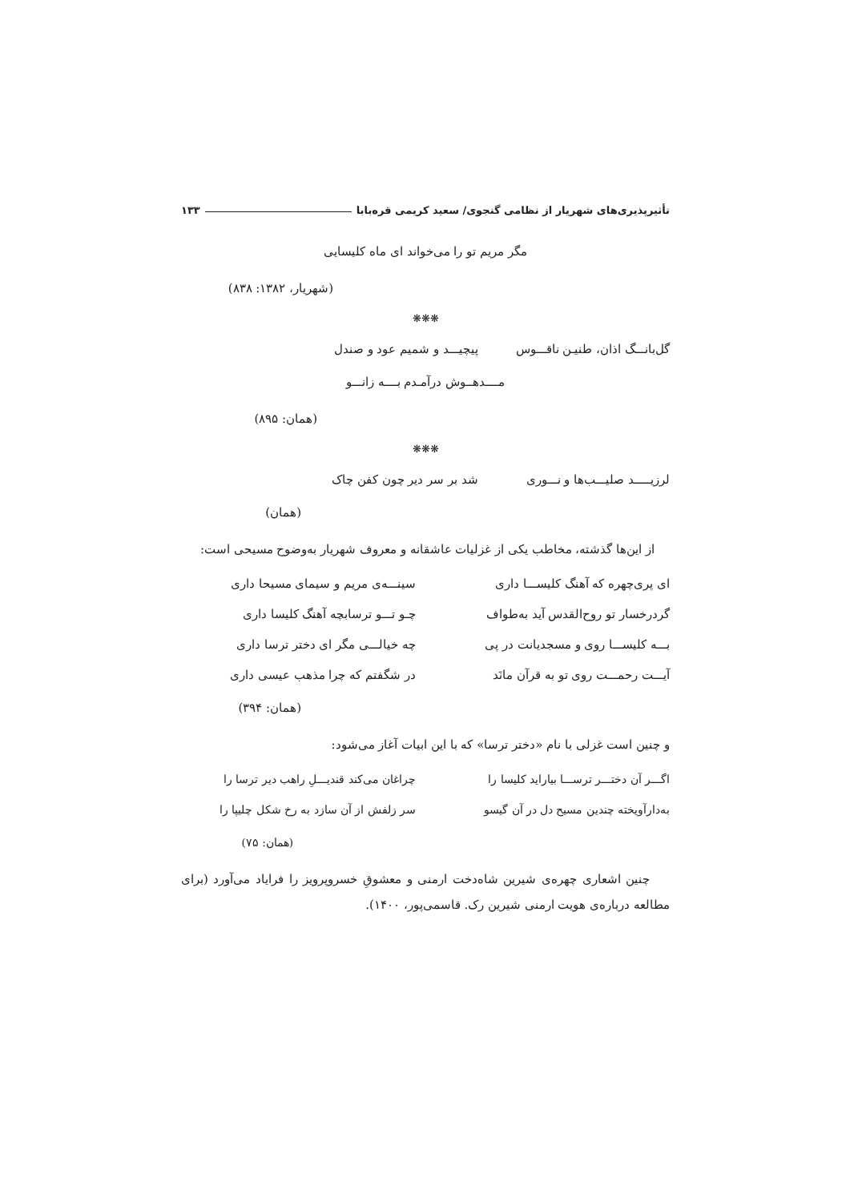تأثیرپذیری‌های شهریار از نظامی گنجوی/ سعید کریمی قره‌بابا ۱۳۳
مگر مریم تو را می‌خواند ای ماه کلیسایی
(شهریار، ۱۳۸۲: ۸۳۸)
❋❋❋
گل‌بانـــگ اذان، طنیـن ناقـــوس پیچیـــد و شمیم عود و صندل
مــــدهــوش درآمـدم بــــه زانـــو
(همان: ۸۹۵)
❋❋❋
لرزیـــــد صلیـــب‌ها و نـــوری شد بر سر دیر چون کفن چاک
(همان)
از این‌ها گذشته، مخاطب یکی از غزلیات عاشقانه و معروف شهریار به‌وضوح مسیحی است:
ای پری‌چهره که آهنگ کلیســـا داری سینـــه‌ی مریم و سیمای مسیحا داری
گردرخسار تو روح‌القدس آید به‌طواف چـو تـــو ترسابچه آهنگ کلیسا داری
بـــه کلیســـا روی و مسجدیانت در پی چه خیالـــی مگر ای دختر ترسا داری
آیـــت رحمـــت روی تو به قرآن مانَد در شگفتم که چرا مذهب عیسی داری
(همان: ۳۹۴)
و چنین است غزلی با نام «دختر ترسا» که با این ابیات آغاز می‌شود:
اگـــر آن دختـــر ترســـا بیاراید کلیسا را چراغان می‌کند قندیـــلِ راهب دیر ترسا را
به‌دارآویخته چندین مسیح دل در آن گیسو سر زلفش از آن سازد به رخ شکل چلیپا را
(همان: ۷۵)
چنین اشعاری چهره‌ی شیرین شاه‌دخت ارمنی و معشوقِ خسروپرویز را فرایاد می‌آورد (برای مطالعه درباره‌ی هویت ارمنی شیرین رک. قاسمی‌پور، ۱۴۰۰).